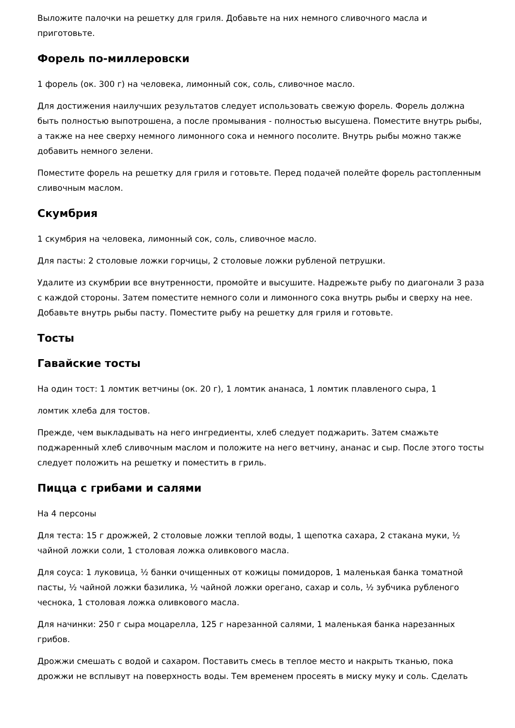Выложите палочки на решетку для гриля. Добавьте на них немного сливочного масла и приготовьте.
Форель по-миллеровски
1 форель (ок. 300 г) на человека, лимонный сок, соль, сливочное масло.
Для достижения наилучших результатов следует использовать свежую форель. Форель должна быть полностью выпотрошена, а после промывания - полностью высушена. Поместите внутрь рыбы, а также на нее сверху немного лимонного сока и немного посолите. Внутрь рыбы можно также добавить немного зелени.
Поместите форель на решетку для гриля и готовьте. Перед подачей полейте форель растопленным сливочным маслом.
Скумбрия
1 скумбрия на человека, лимонный сок, соль, сливочное масло.
Для пасты: 2 столовые ложки горчицы, 2 столовые ложки рубленой петрушки.
Удалите из скумбрии все внутренности, промойте и высушите. Надрежьте рыбу по диагонали 3 раза с каждой стороны. Затем поместите немного соли и лимонного сока внутрь рыбы и сверху на нее. Добавьте внутрь рыбы пасту. Поместите рыбу на решетку для гриля и готовьте.
Тосты
Гавайские тосты
На один тост: 1 ломтик ветчины (ок. 20 г), 1 ломтик ананаса, 1 ломтик плавленого сыра, 1
ломтик хлеба для тостов.
Прежде, чем выкладывать на него ингредиенты, хлеб следует поджарить. Затем смажьте поджаренный хлеб сливочным маслом и положите на него ветчину, ананас и сыр. После этого тосты следует положить на решетку и поместить в гриль.
Пицца с грибами и салями
На 4 персоны
Для теста: 15 г дрожжей, 2 столовые ложки теплой воды, 1 щепотка сахара, 2 стакана муки, ½ чайной ложки соли, 1 столовая ложка оливкового масла.
Для соуса: 1 луковица, ½ банки очищенных от кожицы помидоров, 1 маленькая банка томатной пасты, ½ чайной ложки базилика, ½ чайной ложки орегано, сахар и соль, ½ зубчика рубленого чеснока, 1 столовая ложка оливкового масла.
Для начинки: 250 г сыра моцарелла, 125 г нарезанной салями, 1 маленькая банка нарезанных грибов.
Дрожжи смешать с водой и сахаром. Поставить смесь в теплое место и накрыть тканью, пока дрожжи не всплывут на поверхность воды. Тем временем просеять в миску муку и соль. Сделать